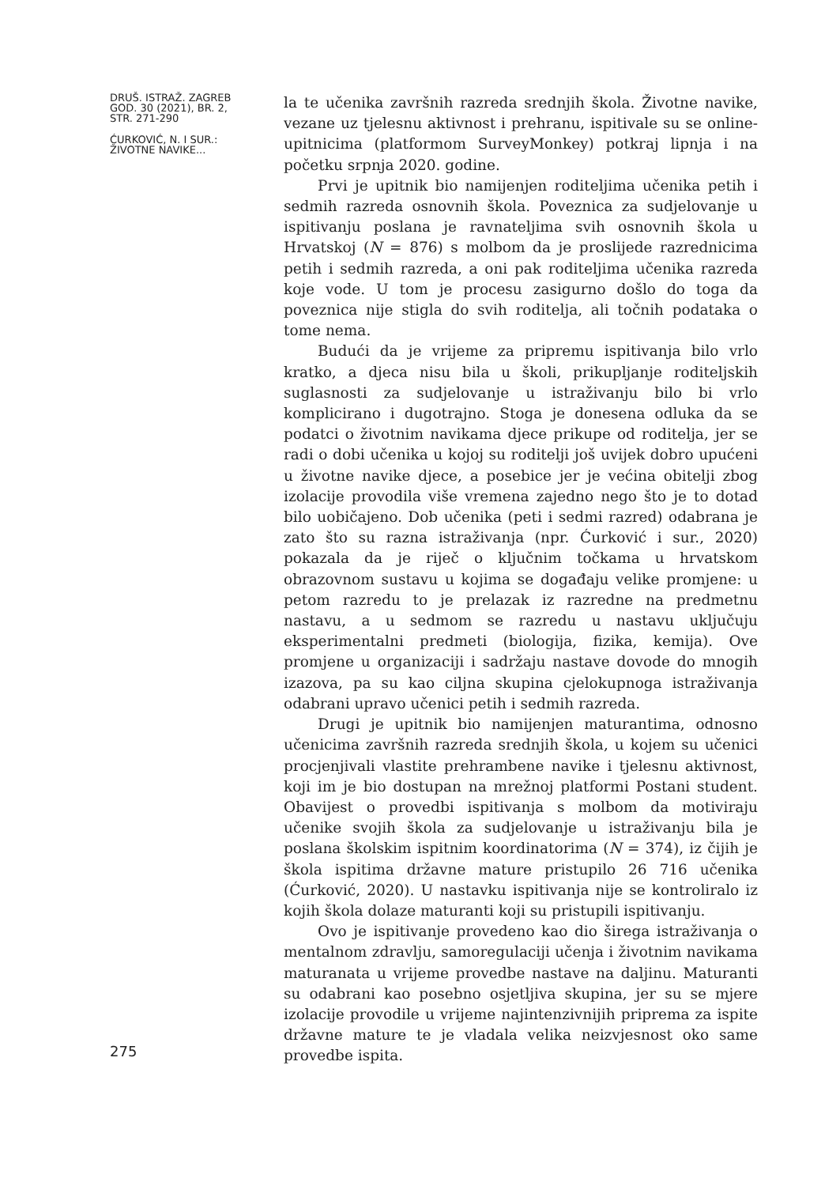DRUŠ. ISTRAŽ. ZAGREB
GOD. 30 (2021), BR. 2,
STR. 271-290
ĆURKOVIĆ, N. I SUR.:
ŽIVOTNE NAVIKE...
la te učenika završnih razreda srednjih škola. Životne navike, vezane uz tjelesnu aktivnost i prehranu, ispitivale su se online-upitnicima (platformom SurveyMonkey) potkraj lipnja i na početku srpnja 2020. godine.
Prvi je upitnik bio namijenjen roditeljima učenika petih i sedmih razreda osnovnih škola. Poveznica za sudjelovanje u ispitivanju poslana je ravnateljima svih osnovnih škola u Hrvatskoj (N = 876) s molbom da je proslijede razrednicima petih i sedmih razreda, a oni pak roditeljima učenika razreda koje vode. U tom je procesu zasigurno došlo do toga da poveznica nije stigla do svih roditelja, ali točnih podataka o tome nema.
Budući da je vrijeme za pripremu ispitivanja bilo vrlo kratko, a djeca nisu bila u školi, prikupljanje roditeljskih suglasnosti za sudjelovanje u istraživanju bilo bi vrlo komplicirano i dugotrajno. Stoga je donesena odluka da se podatci o životnim navikama djece prikupe od roditelja, jer se radi o dobi učenika u kojoj su roditelji još uvijek dobro upućeni u životne navike djece, a posebice jer je većina obitelji zbog izolacije provodila više vremena zajedno nego što je to dotad bilo uobičajeno. Dob učenika (peti i sedmi razred) odabrana je zato što su razna istraživanja (npr. Ćurković i sur., 2020) pokazala da je riječ o ključnim točkama u hrvatskom obrazovnom sustavu u kojima se događaju velike promjene: u petom razredu to je prelazak iz razredne na predmetnu nastavu, a u sedmom se razredu u nastavu uključuju eksperimentalni predmeti (biologija, fizika, kemija). Ove promjene u organizaciji i sadržaju nastave dovode do mnogih izazova, pa su kao ciljna skupina cjelokupnoga istraživanja odabrani upravo učenici petih i sedmih razreda.
Drugi je upitnik bio namijenjen maturantima, odnosno učenicima završnih razreda srednjih škola, u kojem su učenici procjenjivali vlastite prehrambene navike i tjelesnu aktivnost, koji im je bio dostupan na mrežnoj platformi Postani student. Obavijest o provedbi ispitivanja s molbom da motiviraju učenike svojih škola za sudjelovanje u istraživanju bila je poslana školskim ispitnim koordinatorima (N = 374), iz čijih je škola ispitima državne mature pristupilo 26 716 učenika (Ćurković, 2020). U nastavku ispitivanja nije se kontroliralo iz kojih škola dolaze maturanti koji su pristupili ispitivanju.
Ovo je ispitivanje provedeno kao dio širega istraživanja o mentalnom zdravlju, samoregulaciji učenja i životnim navikama maturanata u vrijeme provedbe nastave na daljinu. Maturanti su odabrani kao posebno osjetljiva skupina, jer su se mjere izolacije provodile u vrijeme najintenzivnijih priprema za ispite državne mature te je vladala velika neizvjesnost oko same provedbe ispita.
275